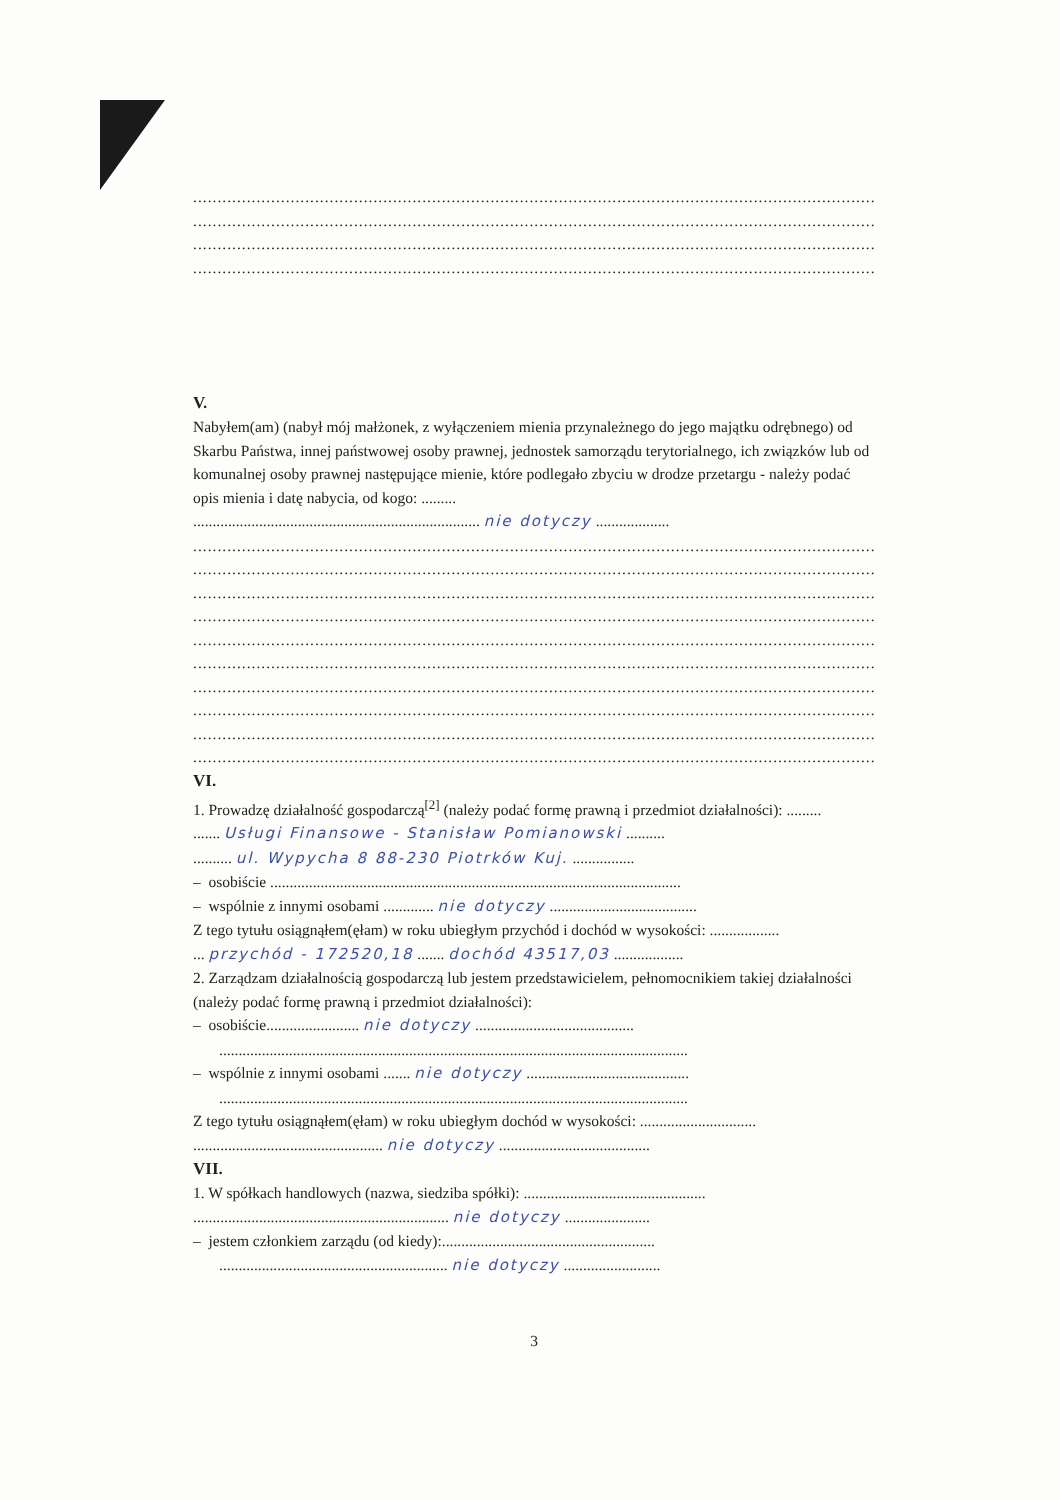............................................................................................................................................
............................................................................................................................................
............................................................................................................................................
............................................................................................................................................
V.
Nabyłem(am) (nabył mój małżonek, z wyłączeniem mienia przynależnego do jego majątku odrębnego) od Skarbu Państwa, innej państwowej osoby prawnej, jednostek samorządu terytorialnego, ich związków lub od komunalnej osoby prawnej następujące mienie, które podlegało zbyciu w drodze przetargu - należy podać opis mienia i datę nabycia, od kogo: .........
.......................................................................... nie dotyczy ...................
............................................................................................................................................
............................................................................................................................................
............................................................................................................................................
............................................................................................................................................
............................................................................................................................................
............................................................................................................................................
............................................................................................................................................
............................................................................................................................................
............................................................................................................................................
............................................................................................................................................
VI.
1. Prowadzę działalność gospodarczą<sup>[2]</sup> (należy podać formę prawną i przedmiot działalności): .........
....... Usługi Finansowe - Stanisław Pomianowski ..........
.......... ul. Wypycha 8 88-230 Piotrków Kuj. ................
– osobiście ..........................................................................................................
– wspólnie z innymi osobami ............. nie dotyczy ......................................
Z tego tytułu osiągnąłem(ęłam) w roku ubiegłym przychód i dochód w wysokości: ..................
... przychód - 172520,18 ....... dochód 43517,03 ..................
2. Zarządzam działalnością gospodarczą lub jestem przedstawicielem, pełnomocnikiem takiej działalności (należy podać formę prawną i przedmiot działalności):
– osobiście........................ nie dotyczy .........................................
.........................................................................................................................
– wspólnie z innymi osobami ....... nie dotyczy ..........................................
.........................................................................................................................
Z tego tytułu osiągnąłem(ęłam) w roku ubiegłym dochód w wysokości: ..............................
................................................. nie dotyczy .......................................
VII.
1. W spółkach handlowych (nazwa, siedziba spółki): ...............................................
.................................................................. nie dotyczy ......................
– jestem członkiem zarządu (od kiedy):.......................................................
........................................................... nie dotyczy .........................
3